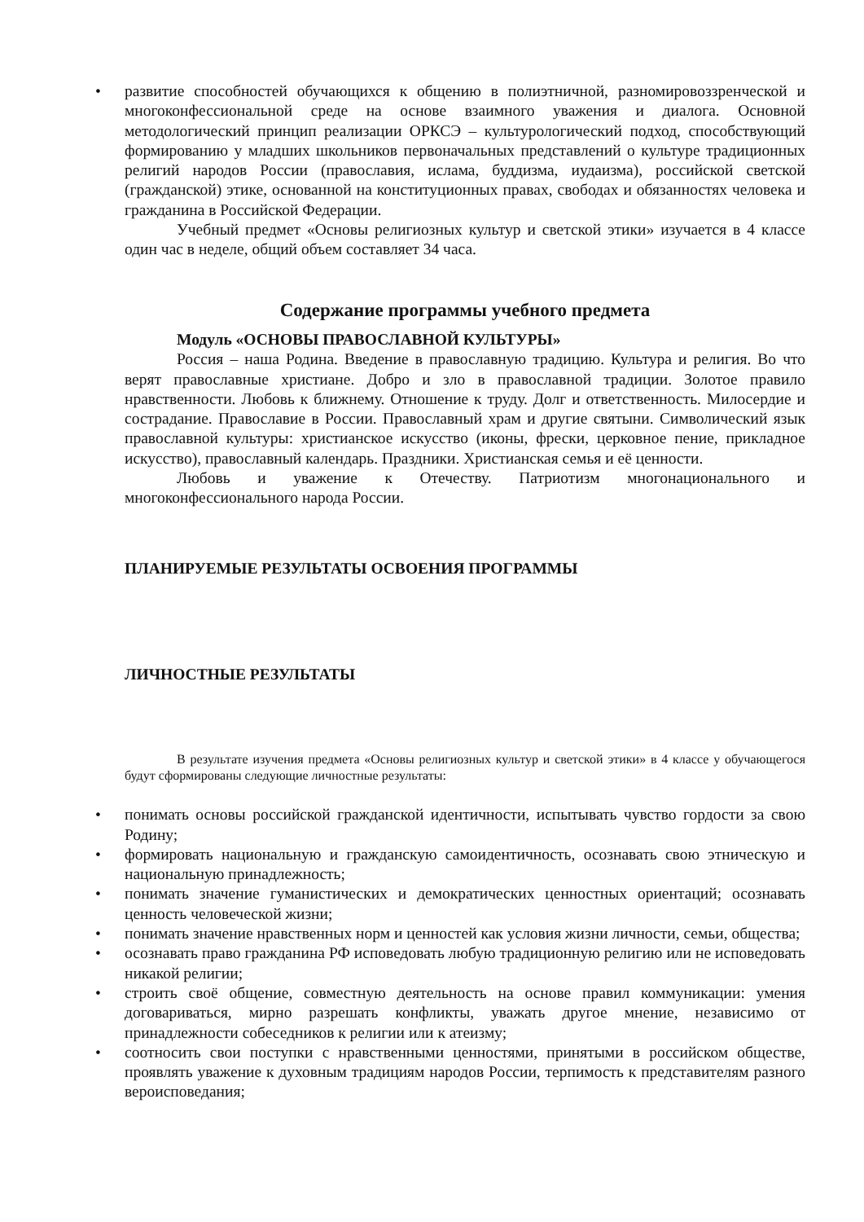• развитие способностей обучающихся к общению в полиэтничной, разномировоззренческой и многоконфессиональной среде на основе взаимного уважения и диалога. Основной методологический принцип реализации ОРКСЭ – культурологический подход, способствующий формированию у младших школьников первоначальных представлений о культуре традиционных религий народов России (православия, ислама, буддизма, иудаизма), российской светской (гражданской) этике, основанной на конституционных правах, свободах и обязанностях человека и гражданина в Российской Федерации.
Учебный предмет «Основы религиозных культур и светской этики» изучается в 4 классе один час в неделе, общий объем составляет 34 часа.
Содержание программы учебного предмета
Модуль «ОСНОВЫ ПРАВОСЛАВНОЙ КУЛЬТУРЫ»
Россия – наша Родина. Введение в православную традицию. Культура и религия. Во что верят православные христиане. Добро и зло в православной традиции. Золотое правило нравственности. Любовь к ближнему. Отношение к труду. Долг и ответственность. Милосердие и сострадание. Православие в России. Православный храм и другие святыни. Символический язык православной культуры: христианское искусство (иконы, фрески, церковное пение, прикладное искусство), православный календарь. Праздники. Христианская семья и её ценности.
Любовь и уважение к Отечеству. Патриотизм многонационального и многоконфессионального народа России.
ПЛАНИРУЕМЫЕ РЕЗУЛЬТАТЫ ОСВОЕНИЯ ПРОГРАММЫ
ЛИЧНОСТНЫЕ РЕЗУЛЬТАТЫ
В результате изучения предмета «Основы религиозных культур и светской этики» в 4 классе у обучающегося будут сформированы следующие личностные результаты:
• понимать основы российской гражданской идентичности, испытывать чувство гордости за свою Родину;
• формировать национальную и гражданскую самоидентичность, осознавать свою этническую и национальную принадлежность;
• понимать значение гуманистических и демократических ценностных ориентаций; осознавать ценность человеческой жизни;
• понимать значение нравственных норм и ценностей как условия жизни личности, семьи, общества;
• осознавать право гражданина РФ исповедовать любую традиционную религию или не исповедовать никакой религии;
• строить своё общение, совместную деятельность на основе правил коммуникации: умения договариваться, мирно разрешать конфликты, уважать другое мнение, независимо от принадлежности собеседников к религии или к атеизму;
• соотносить свои поступки с нравственными ценностями, принятыми в российском обществе, проявлять уважение к духовным традициям народов России, терпимость к представителям разного вероисповедания;